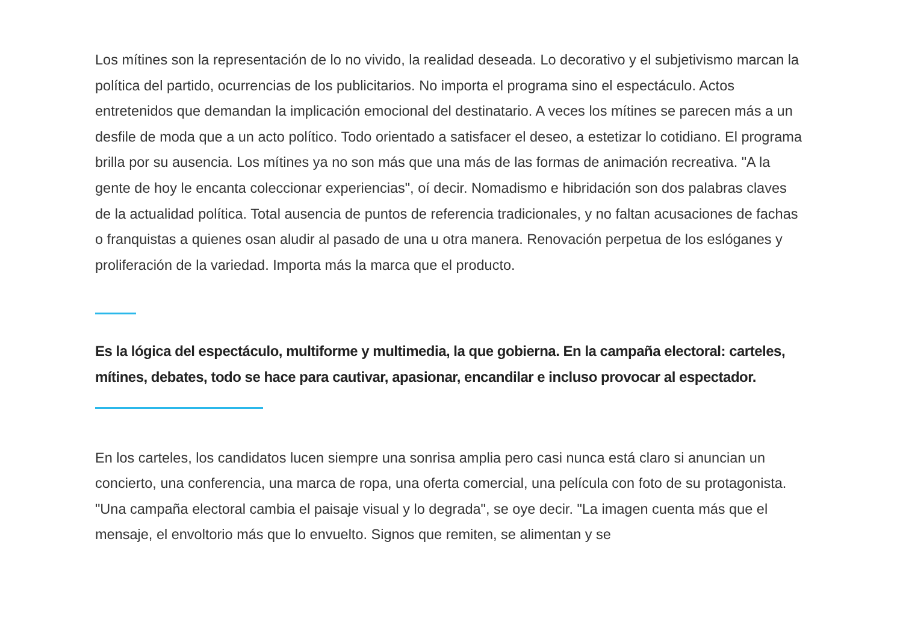Los mítines son la representación de lo no vivido, la realidad deseada. Lo decorativo y el subjetivismo marcan la política del partido, ocurrencias de los publicitarios. No importa el programa sino el espectáculo. Actos entretenidos que demandan la implicación emocional del destinatario. A veces los mítines se parecen más a un desfile de moda que a un acto político. Todo orientado a satisfacer el deseo, a estetizar lo cotidiano. El programa brilla por su ausencia. Los mítines ya no son más que una más de las formas de animación recreativa. "A la gente de hoy le encanta coleccionar experiencias", oí decir. Nomadismo e hibridación son dos palabras claves de la actualidad política. Total ausencia de puntos de referencia tradicionales, y no faltan acusaciones de fachas o franquistas a quienes osan aludir al pasado de una u otra manera. Renovación perpetua de los eslóganes y proliferación de la variedad. Importa más la marca que el producto.
Es la lógica del espectáculo, multiforme y multimedia, la que gobierna. En la campaña electoral: carteles, mítines, debates, todo se hace para cautivar, apasionar, encandilar e incluso provocar al espectador.
En los carteles, los candidatos lucen siempre una sonrisa amplia pero casi nunca está claro si anuncian un concierto, una conferencia, una marca de ropa, una oferta comercial, una película con foto de su protagonista. "Una campaña electoral cambia el paisaje visual y lo degrada", se oye decir. "La imagen cuenta más que el mensaje, el envoltorio más que lo envuelto. Signos que remiten, se alimentan y se